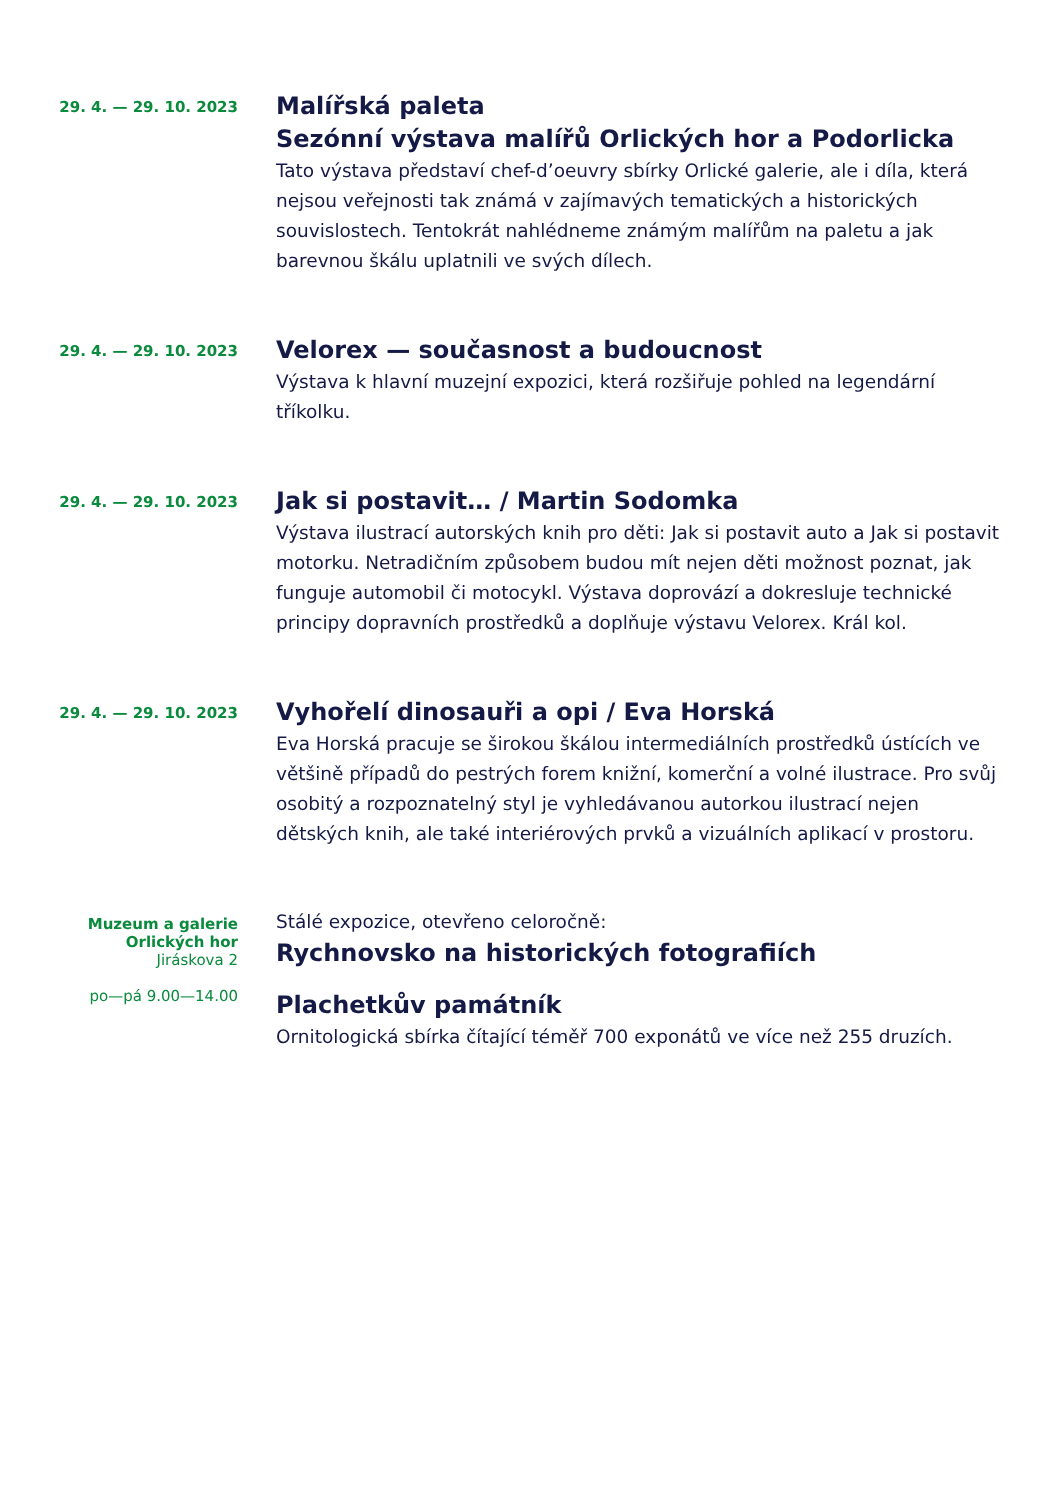29. 4. — 29. 10. 2023
Malířská paleta
Sezónní výstava malířů Orlických hor a Podorlicka
Tato výstava představí chef-d’oeuvry sbírky Orlické galerie, ale i díla, která nejsou veřejnosti tak známá v zajímavých tematických a historických souvislostech. Tentokrát nahlédneme známým malířům na paletu a jak barevnou škálu uplatnili ve svých dílech.
29. 4. — 29. 10. 2023
Velorex — současnost a budoucnost
Výstava k hlavní muzejní expozici, která rozšiřuje pohled na legendární tříkolku.
29. 4. — 29. 10. 2023
Jak si postavit… / Martin Sodomka
Výstava ilustrací autorských knih pro děti: Jak si postavit auto a Jak si postavit motorku. Netradičním způsobem budou mít nejen děti možnost poznat, jak funguje automobil či motocykl. Výstava doprovází a dokresluje technické principy dopravních prostředků a doplňuje výstavu Velorex. Král kol.
29. 4. — 29. 10. 2023
Vyhořelí dinosauři a opi / Eva Horská
Eva Horská pracuje se širokou škálou intermediálních prostředků ústících ve většině případů do pestrých forem knižní, komerční a volné ilustrace. Pro svůj osobitý a rozpoznatelný styl je vyhledávanou autorkou ilustrací nejen dětských knih, ale také interiérových prvků a vizuálních aplikací v prostoru.
Muzeum a galerie
Orlických hor
Jiráskova 2
po—pá 9.00—14.00
Stálé expozice, otevřeno celoročně:
Rychnovsko na historických fotografiích
Plachetkův památník
Ornitologická sbírka čítající téměř 700 exponátů ve více než 255 druzích.